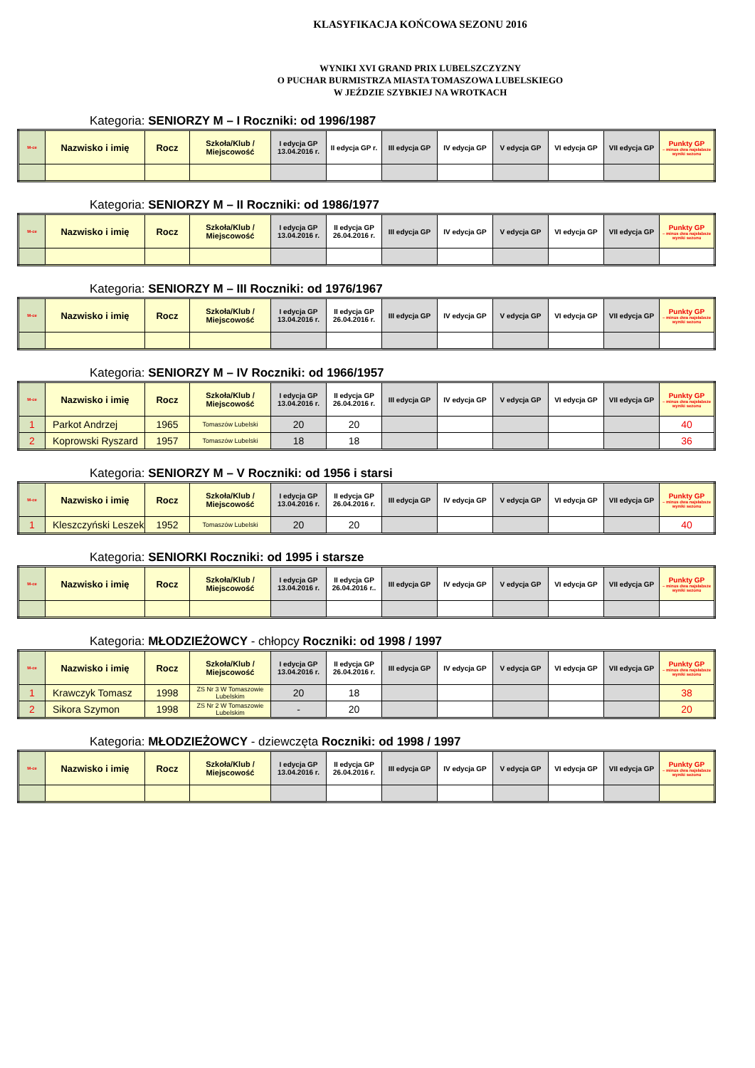KLASYFIKACJA KOŃCOWA SEZONU 2016
WYNIKI XVI GRAND PRIX LUBELSZCZYZNY
O PUCHAR BURMISTRZA MIASTA TOMASZOWA LUBELSKIEGO
W JEŹDZIE SZYBKIEJ NA WROTKACH
Kategoria: SENIORZY M – I Roczniki: od 1996/1987
| M-ce | Nazwisko i imię | Rocz | Szkoła/Klub / Miejscowość | I edycja GP 13.04.2016 r. | II edycja GP r. | III edycja GP | IV edycja GP | V edycja GP | VI edycja GP | VII edycja GP | Punkty GP – minus dwa najsłabsze wyniki sezonu |
| --- | --- | --- | --- | --- | --- | --- | --- | --- | --- | --- | --- |
Kategoria: SENIORZY M – II Roczniki: od 1986/1977
| M-ce | Nazwisko i imię | Rocz | Szkoła/Klub / Miejscowość | I edycja GP 13.04.2016 r. | II edycja GP 26.04.2016 r. | III edycja GP | IV edycja GP | V edycja GP | VI edycja GP | VII edycja GP | Punkty GP – minus dwa najsłabsze wyniki sezonu |
| --- | --- | --- | --- | --- | --- | --- | --- | --- | --- | --- | --- |
Kategoria: SENIORZY M – III Roczniki: od 1976/1967
| M-ce | Nazwisko i imię | Rocz | Szkoła/Klub / Miejscowość | I edycja GP 13.04.2016 r. | II edycja GP 26.04.2016 r. | III edycja GP | IV edycja GP | V edycja GP | VI edycja GP | VII edycja GP | Punkty GP – minus dwa najsłabsze wyniki sezonu |
| --- | --- | --- | --- | --- | --- | --- | --- | --- | --- | --- | --- |
Kategoria: SENIORZY M – IV Roczniki: od 1966/1957
| M-ce | Nazwisko i imię | Rocz | Szkoła/Klub / Miejscowość | I edycja GP 13.04.2016 r. | II edycja GP 26.04.2016 r. | III edycja GP | IV edycja GP | V edycja GP | VI edycja GP | VII edycja GP | Punkty GP – minus dwa najsłabsze wyniki sezonu |
| --- | --- | --- | --- | --- | --- | --- | --- | --- | --- | --- | --- |
| 1 | Parkot Andrzej | 1965 | Tomaszów Lubelski | 20 | 20 | | | | | | 40 |
| 2 | Koprowski Ryszard | 1957 | Tomaszów Lubelski | 18 | 18 | | | | | | 36 |
Kategoria: SENIORZY M – V Roczniki: od 1956 i starsi
| M-ce | Nazwisko i imię | Rocz | Szkoła/Klub / Miejscowość | I edycja GP 13.04.2016 r. | II edycja GP 26.04.2016 r. | III edycja GP | IV edycja GP | V edycja GP | VI edycja GP | VII edycja GP | Punkty GP – minus dwa najsłabsze wyniki sezonu |
| --- | --- | --- | --- | --- | --- | --- | --- | --- | --- | --- | --- |
| 1 | Kleszczyński Leszek | 1952 | Tomaszów Lubelski | 20 | 20 | | | | | | 40 |
Kategoria: SENIORKI Roczniki: od 1995 i starsze
| M-ce | Nazwisko i imię | Rocz | Szkoła/Klub / Miejscowość | I edycja GP 13.04.2016 r. | II edycja GP 26.04.2016 r.. | III edycja GP | IV edycja GP | V edycja GP | VI edycja GP | VII edycja GP | Punkty GP – minus dwa najsłabsze wyniki sezonu |
| --- | --- | --- | --- | --- | --- | --- | --- | --- | --- | --- | --- |
Kategoria: MŁODZIEŻOWCY - chłopcy Roczniki: od 1998 / 1997
| M-ce | Nazwisko i imię | Rocz | Szkoła/Klub / Miejscowość | I edycja GP 13.04.2016 r. | II edycja GP 26.04.2016 r. | III edycja GP | IV edycja GP | V edycja GP | VI edycja GP | VII edycja GP | Punkty GP – minus dwa najsłabsze wyniki sezonu |
| --- | --- | --- | --- | --- | --- | --- | --- | --- | --- | --- | --- |
| 1 | Krawczyk Tomasz | 1998 | ZS Nr 3 W Tomaszowie Lubelskim | 20 | 18 | | | | | | 38 |
| 2 | Sikora Szymon | 1998 | ZS Nr 2 W Tomaszowie Lubelskim | - | 20 | | | | | | 20 |
Kategoria: MŁODZIEŻOWCY - dziewczęta Roczniki: od 1998 / 1997
| M-ce | Nazwisko i imię | Rocz | Szkoła/Klub / Miejscowość | I edycja GP 13.04.2016 r. | II edycja GP 26.04.2016 r. | III edycja GP | IV edycja GP | V edycja GP | VI edycja GP | VII edycja GP | Punkty GP – minus dwa najsłabsze wyniki sezonu |
| --- | --- | --- | --- | --- | --- | --- | --- | --- | --- | --- | --- |